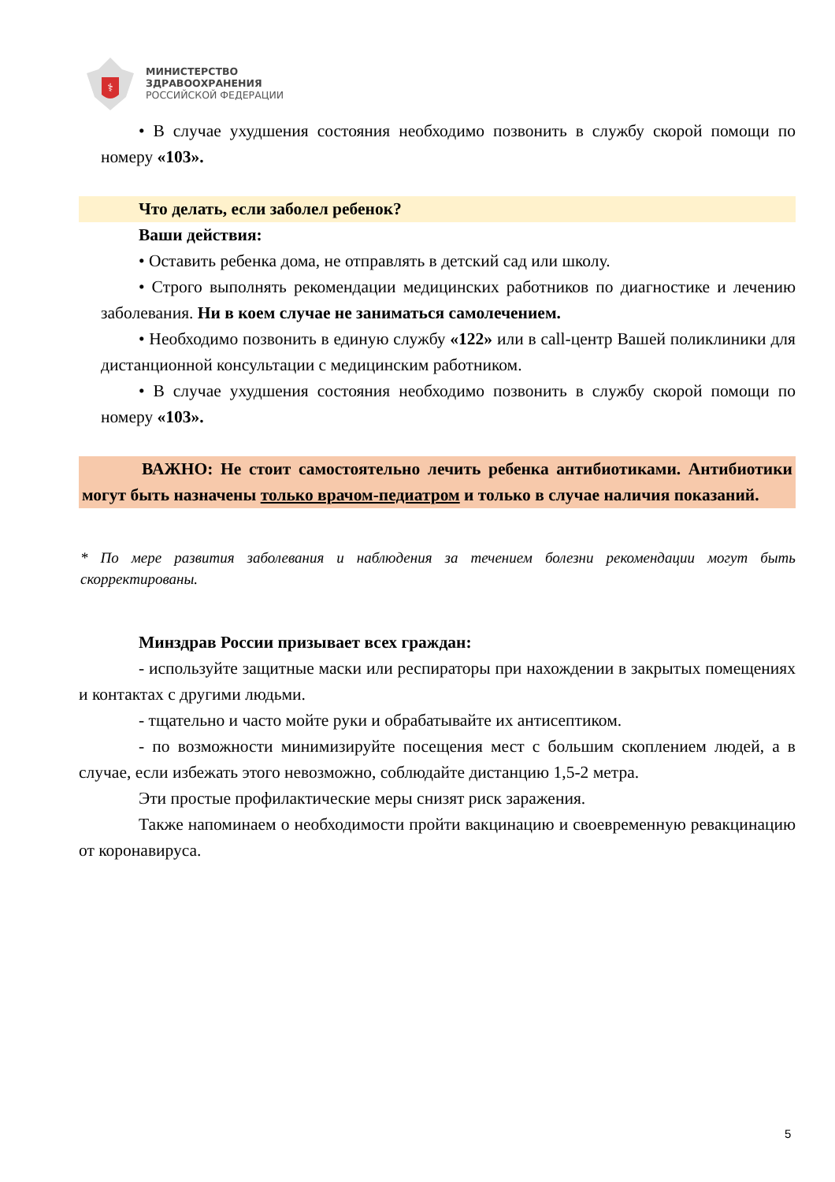⚕
МИНИСТЕРСТВО
ЗДРАВООХРАНЕНИЯ
РОССИЙСКОЙ ФЕДЕРАЦИИ
• В случае ухудшения состояния необходимо позвонить в службу скорой помощи по номеру «103».
Что делать, если заболел ребенок?
Ваши действия:
• Оставить ребенка дома, не отправлять в детский сад или школу.
• Строго выполнять рекомендации медицинских работников по диагностике и лечению заболевания. Ни в коем случае не заниматься самолечением.
• Необходимо позвонить в единую службу «122» или в call-центр Вашей поликлиники для дистанционной консультации с медицинским работником.
• В случае ухудшения состояния необходимо позвонить в службу скорой помощи по номеру «103».
ВАЖНО: Не стоит самостоятельно лечить ребенка антибиотиками. Антибиотики могут быть назначены только врачом-педиатром и только в случае наличия показаний.
* По мере развития заболевания и наблюдения за течением болезни рекомендации могут быть скорректированы.
Минздрав России призывает всех граждан:
- используйте защитные маски или респираторы при нахождении в закрытых помещениях и контактах с другими людьми.
- тщательно и часто мойте руки и обрабатывайте их антисептиком.
- по возможности минимизируйте посещения мест с большим скоплением людей, а в случае, если избежать этого невозможно, соблюдайте дистанцию 1,5-2 метра.
Эти простые профилактические меры снизят риск заражения.
Также напоминаем о необходимости пройти вакцинацию и своевременную ревакцинацию от коронавируса.
5